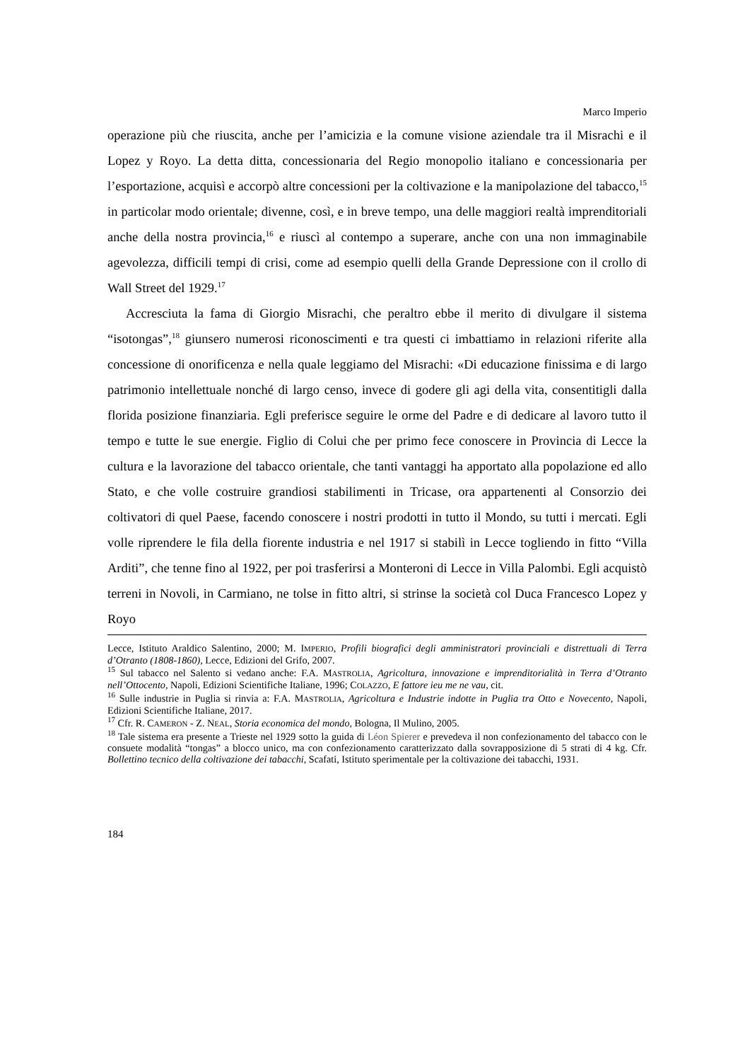Marco Imperio
operazione più che riuscita, anche per l’amicizia e la comune visione aziendale tra il Misrachi e il Lopez y Royo. La detta ditta, concessionaria del Regio monopolio italiano e concessionaria per l’esportazione, acquisì e accorpò altre concessioni per la coltivazione e la manipolazione del tabacco,<sup>15</sup> in particolar modo orientale; divenne, così, e in breve tempo, una delle maggiori realtà imprenditoriali anche della nostra provincia,<sup>16</sup> e riuscì al contempo a superare, anche con una non immaginabile agevolezza, difficili tempi di crisi, come ad esempio quelli della Grande Depressione con il crollo di Wall Street del 1929.<sup>17</sup>
Accresciuta la fama di Giorgio Misrachi, che peraltro ebbe il merito di divulgare il sistema “isotongas”,<sup>18</sup> giunsero numerosi riconoscimenti e tra questi ci imbattiamo in relazioni riferite alla concessione di onorificenza e nella quale leggiamo del Misrachi: «Di educazione finissima e di largo patrimonio intellettuale nonché di largo censo, invece di godere gli agi della vita, consentitigli dalla florida posizione finanziaria. Egli preferisce seguire le orme del Padre e di dedicare al lavoro tutto il tempo e tutte le sue energie. Figlio di Colui che per primo fece conoscere in Provincia di Lecce la cultura e la lavorazione del tabacco orientale, che tanti vantaggi ha apportato alla popolazione ed allo Stato, e che volle costruire grandiosi stabilimenti in Tricase, ora appartenenti al Consorzio dei coltivatori di quel Paese, facendo conoscere i nostri prodotti in tutto il Mondo, su tutti i mercati. Egli volle riprendere le fila della fiorente industria e nel 1917 si stabilì in Lecce togliendo in fitto “Villa Arditi”, che tenne fino al 1922, per poi trasferirsi a Monteroni di Lecce in Villa Palombi. Egli acquistò terreni in Novoli, in Carmiano, ne tolse in fitto altri, si strinse la società col Duca Francesco Lopez y Royo
Lecce, Istituto Araldico Salentino, 2000; M. IMPERIO, Profili biografici degli amministratori provinciali e distrettuali di Terra d’Otranto (1808-1860), Lecce, Edizioni del Grifo, 2007.
<sup>15</sup> Sul tabacco nel Salento si vedano anche: F.A. MASTROLIA, Agricoltura, innovazione e imprenditorialità in Terra d’Otranto nell’Ottocento, Napoli, Edizioni Scientifiche Italiane, 1996; COLAZZO, E fattore ieu me ne vau, cit.
<sup>16</sup> Sulle industrie in Puglia si rinvia a: F.A. MASTROLIA, Agricoltura e Industrie indotte in Puglia tra Otto e Novecento, Napoli, Edizioni Scientifiche Italiane, 2017.
<sup>17</sup> Cfr. R. CAMERON - Z. NEAL, Storia economica del mondo, Bologna, Il Mulino, 2005.
<sup>18</sup> Tale sistema era presente a Trieste nel 1929 sotto la guida di Léon Spierer e prevedeva il non confezionamento del tabacco con le consuete modalità “tongas” a blocco unico, ma con confezionamento caratterizzato dalla sovrapposizione di 5 strati di 4 kg. Cfr. Bollettino tecnico della coltivazione dei tabacchi, Scafati, Istituto sperimentale per la coltivazione dei tabacchi, 1931.
184